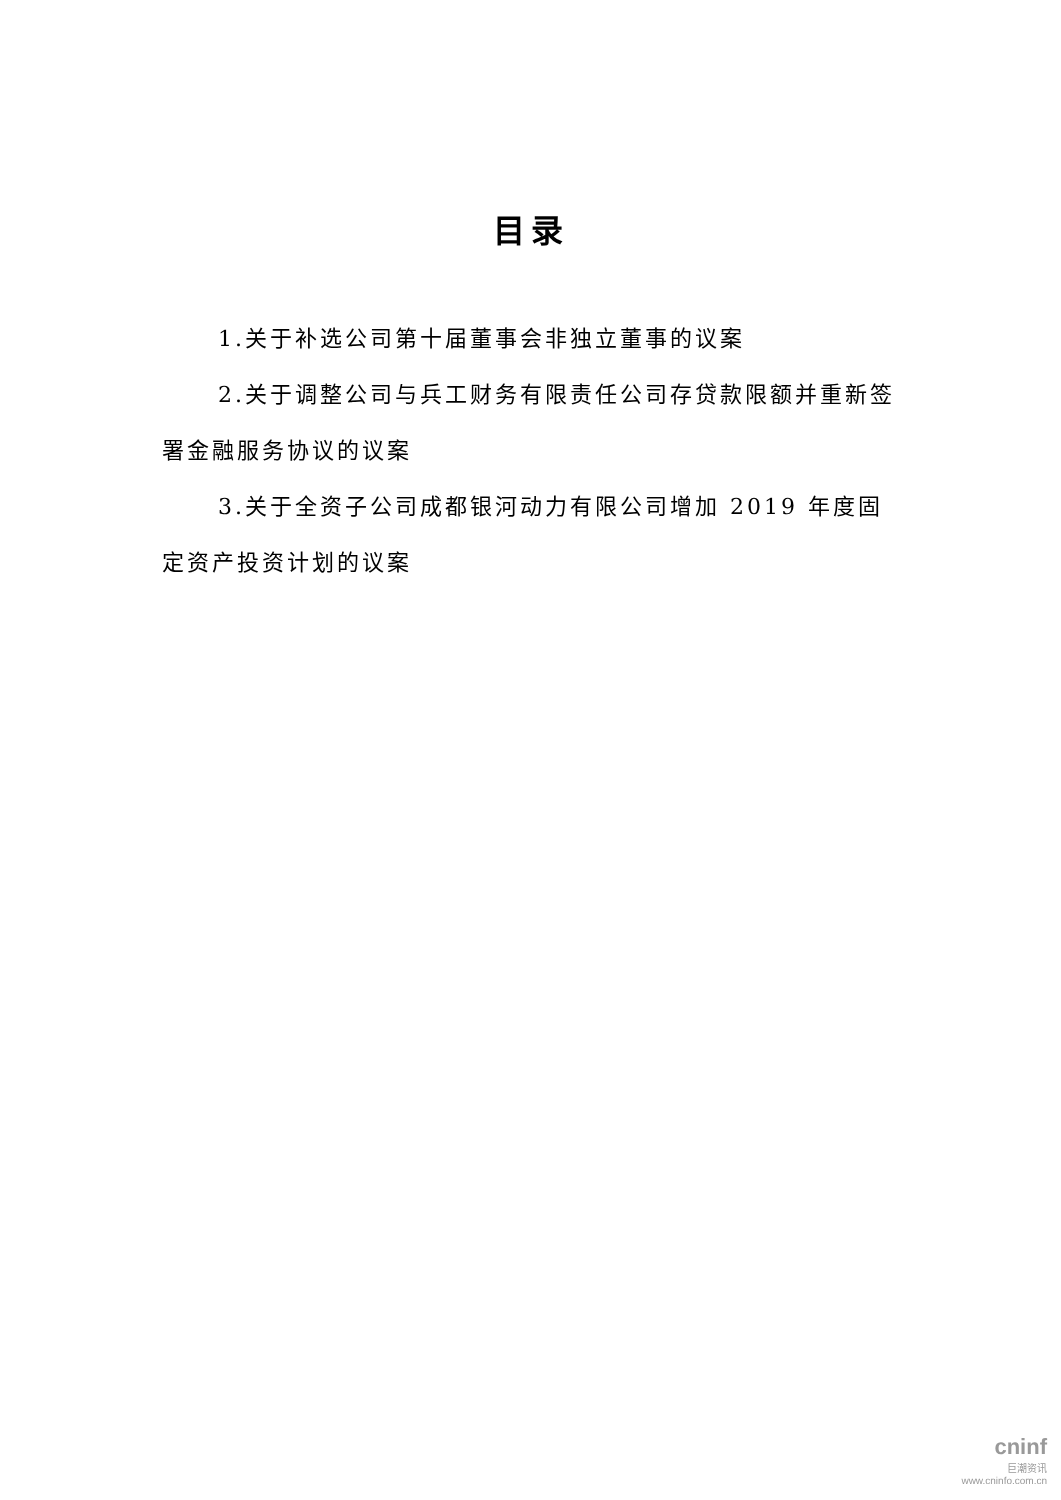目录
1.关于补选公司第十届董事会非独立董事的议案
2.关于调整公司与兵工财务有限责任公司存贷款限额并重新签署金融服务协议的议案
3.关于全资子公司成都银河动力有限公司增加 2019 年度固定资产投资计划的议案
cninf
巨潮资讯
www.cninfo.com.cn